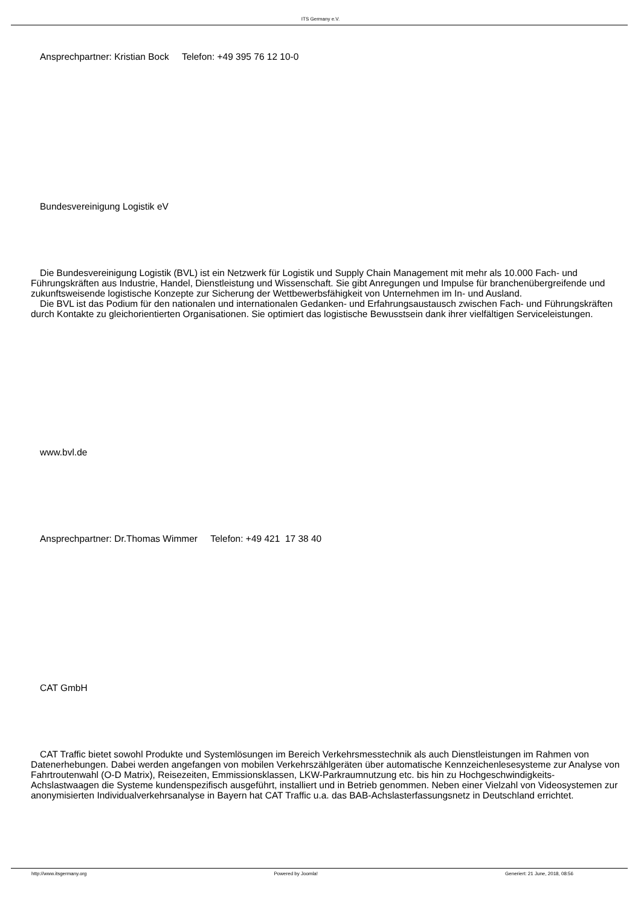ITS Germany e.V.
Ansprechpartner: Kristian Bock Telefon: +49 395 76 12 10-0
Bundesvereinigung Logistik eV
Die Bundesvereinigung Logistik (BVL) ist ein Netzwerk für Logistik und Supply Chain Management mit mehr als 10.000 Fach- und Führungskräften aus Industrie, Handel, Dienstleistung und Wissenschaft. Sie gibt Anregungen und Impulse für branchenübergreifende und zukunftsweisende logistische Konzepte zur Sicherung der Wettbewerbsfähigkeit von Unternehmen im In- und Ausland.
Die BVL ist das Podium für den nationalen und internationalen Gedanken- und Erfahrungsaustausch zwischen Fach- und Führungskräften durch Kontakte zu gleichorientierten Organisationen. Sie optimiert das logistische Bewusstsein dank ihrer vielfältigen Serviceleistungen.
www.bvl.de
Ansprechpartner: Dr.Thomas Wimmer Telefon: +49 421 17 38 40
CAT GmbH
CAT Traffic bietet sowohl Produkte und Systemlösungen im Bereich Verkehrsmesstechnik als auch Dienstleistungen im Rahmen von Datenerhebungen. Dabei werden angefangen von mobilen Verkehrszählgeräten über automatische Kennzeichenlesesysteme zur Analyse von Fahrtroutenwahl (O-D Matrix), Reisezeiten, Emmissionsklassen, LKW-Parkraumnutzung etc. bis hin zu Hochgeschwindigkeits- Achslastwaagen die Systeme kundenspezifisch ausgeführt, installiert und in Betrieb genommen. Neben einer Vielzahl von Videosystemen zur anonymisierten Individualverkehrsanalyse in Bayern hat CAT Traffic u.a. das BAB-Achslasterfassungsnetz in Deutschland errichtet.
http://www.itsgermany.org Powered by Joomla! Generiert: 21 June, 2018, 08:56